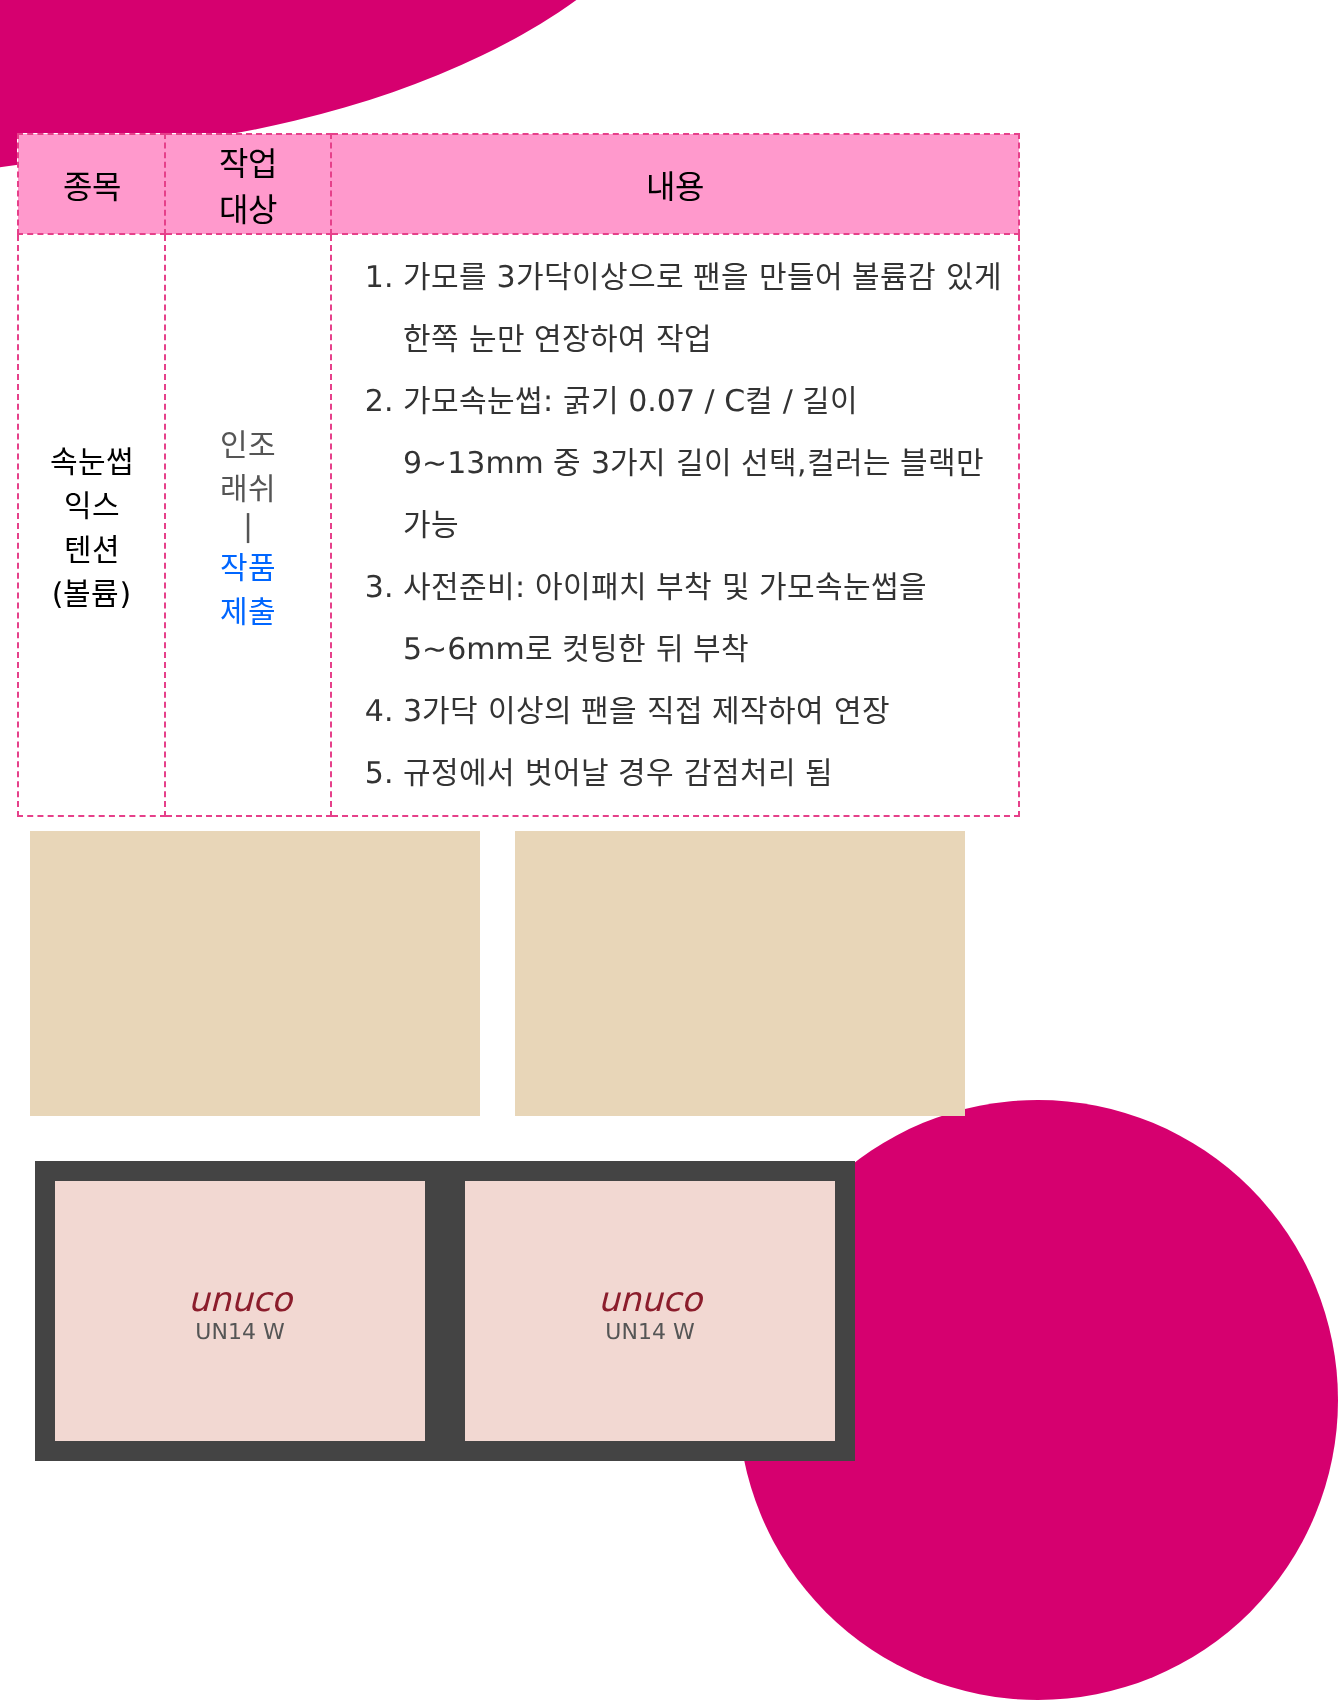| 종목 | 작업 대상 | 내용 |
| --- | --- | --- |
| 속눈썹 익스 텐션 (볼륨) | 인조 래쉬 / 작품 제출 | 1. 가모를 3가닥이상으로 팬을 만들어 볼륨감 있게 한쪽 눈만 연장하여 작업 2. 가모속눈썹: 굵기 0.07 / C컬 / 길이 9~13mm 중 3가지 길이 선택,컬러는 블랙만 가능 3. 사전준비: 아이패치 부착 및 가모속눈썹을 5~6mm로 컷팅한 뒤 부착 4. 3가닥 이상의 팬을 직접 제작하여 연장 5. 규정에서 벗어날 경우 감점처리 됨 |
unuco
UN14 W
unuco
UN14 W